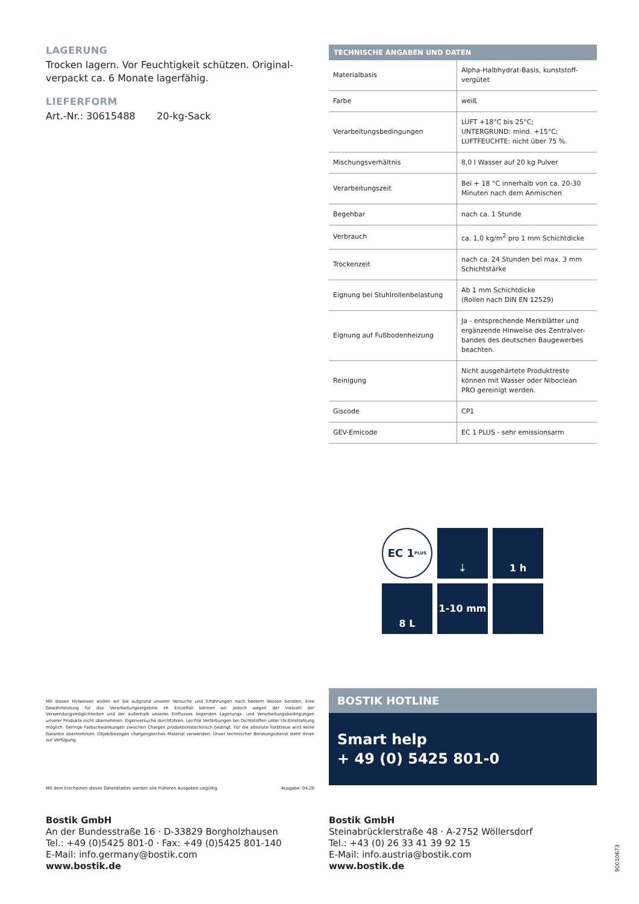LAGERUNG
Trocken lagern. Vor Feuchtigkeit schützen. Original-verpackt ca. 6 Monate lagerfähig.
LIEFERFORM
Art.-Nr.: 30615488 20-kg-Sack
Mit diesen Hinweisen wollen wir Sie aufgrund unserer Versuche und Erfahrungen nach bestem Wissen beraten. Eine Gewährleistung für das Verarbeitungsergebnis im Einzelfall können wir jedoch wegen der Vielzahl der Verwendungsmöglichkeiten und der außerhalb unseres Einflusses liegenden Lagerungs- und Verarbeitungsbedingungen unserer Produkte nicht übernehmen. Eigenversuche durchführen. Leichte Verfärbungen bei Dichtstoffen unter UV-Einstrahlung möglich. Geringe Farbschwankungen zwischen Chargen produktionstechnisch bedingt. Für die absolute Farbtreue wird keine Garantie übernommen. Objektbezogen chargengleiches Material verwenden. Unser technischer Beratungsdienst steht Ihnen zur Verfügung.
Mit dem Erscheinen dieses Datenblattes werden alle früheren Ausgaben ungültig. Ausgabe: 04.20
| TECHNISCHE ANGABEN UND DATEN | |
| --- | --- |
| Materialbasis | Alpha-Halbhydrat-Basis, kunststoff-vergütet |
| Farbe | weiß |
| Verarbeitungsbedingungen | LUFT +18°C bis 25°C; UNTERGRUND: mind. +15°C; LUFTFEUCHTE: nicht über 75 %. |
| Mischungsverhältnis | 8,0 l Wasser auf 20 kg Pulver |
| Verarbeitungszeit | Bei + 18 °C innerhalb von ca. 20-30 Minuten nach dem Anmischen |
| Begehbar | nach ca. 1 Stunde |
| Verbrauch | ca. 1,0 kg/m<sup>2</sup> pro 1 mm Schichtdicke |
| Trockenzeit | nach ca. 24 Stunden bei max. 3 mm Schichtstärke |
| Eignung bei Stuhlrollenbelastung | Ab 1 mm Schichtdicke (Rollen nach DIN EN 12529) |
| Eignung auf Fußbodenheizung | Ja - entsprechende Merkblätter und ergänzende Hinweise des Zentralver-bandes des deutschen Baugewerbes beachten. |
| Reinigung | Nicht ausgehärtete Produktreste können mit Wasser oder Niboclean PRO gereinigt werden. |
| Giscode | CP1 |
| GEV-Emicode | EC 1 PLUS - sehr emissionsarm |
EC 1<sup>PLUS</sup>
⇣
1 h
8 L
1-10 mm
BOSTIK HOTLINE
Smart help
+ 49 (0) 5425 801-0
Bostik GmbH
An der Bundesstraße 16 · D-33829 Borgholzhausen
Tel.: +49 (0)5425 801-0 · Fax: +49 (0)5425 801-140
E-Mail: info.germany@bostik.com
www.bostik.de
Bostik GmbH
Steinabrücklerstraße 48 · A-2752 Wöllersdorf
Tel.: +43 (0) 26 33 41 39 92 15
E-Mail: info.austria@bostik.com
www.bostik.de
90010673